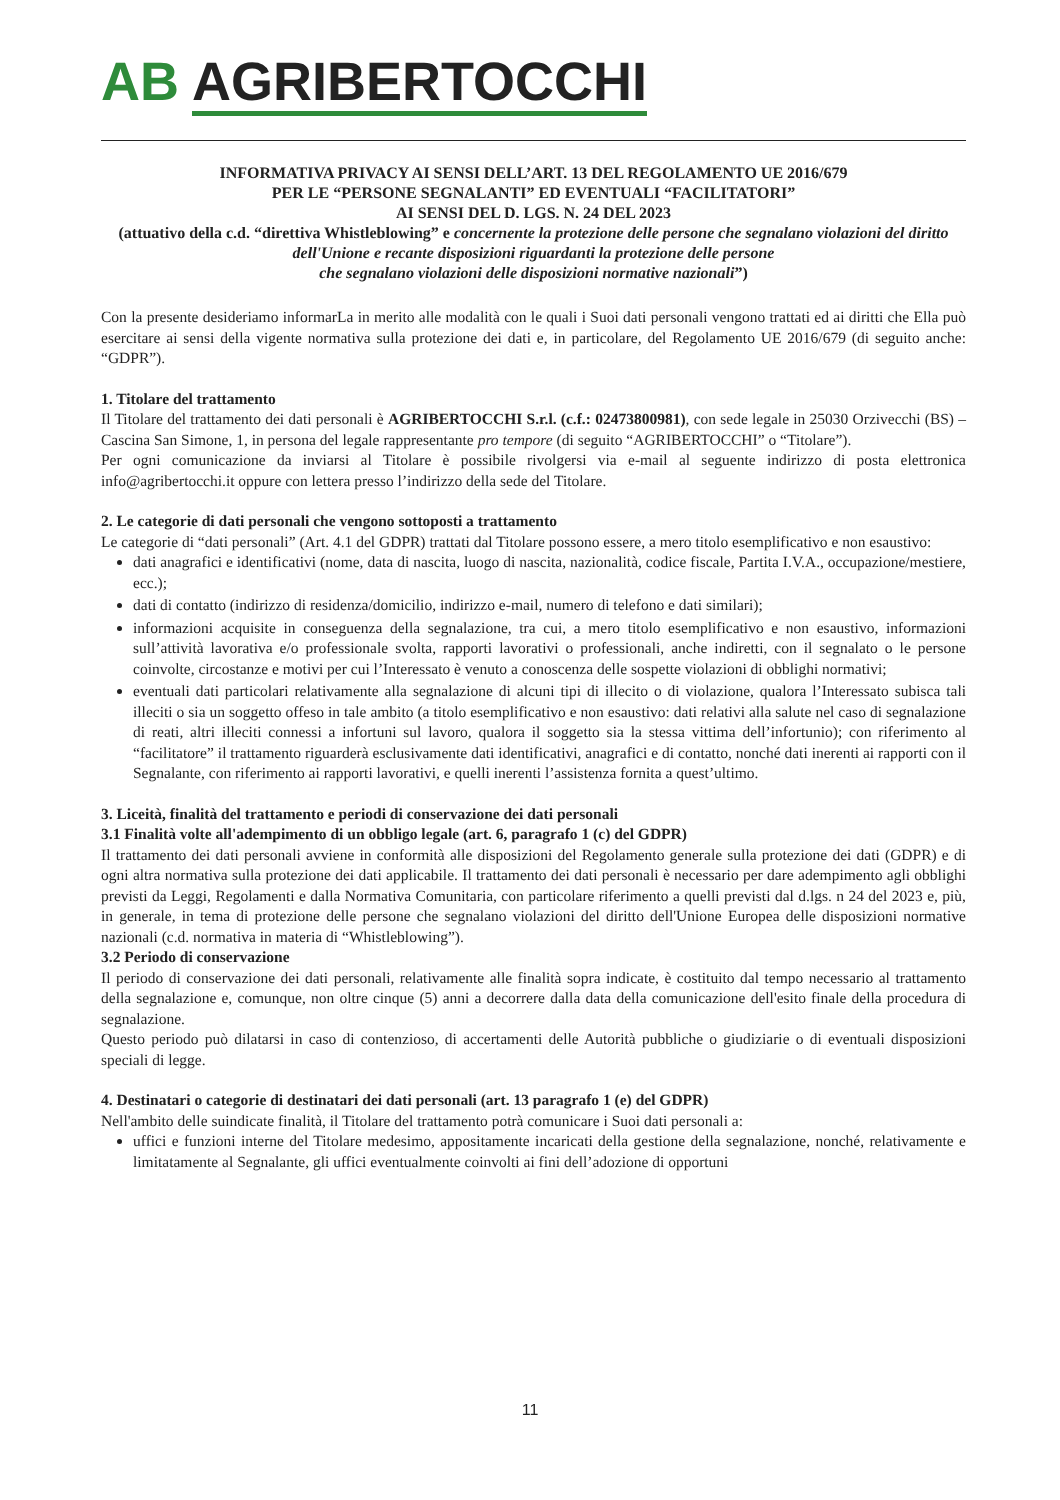AB AGRIBERTOCCHI
INFORMATIVA PRIVACY AI SENSI DELL’ART. 13 DEL REGOLAMENTO UE 2016/679
PER LE “PERSONE SEGNALANTI” ED EVENTUALI “FACILITATORI”
AI SENSI DEL D. LGS. N. 24 DEL 2023
(attuativo della c.d. “direttiva Whistleblowing” e concernente la protezione delle persone che segnalano violazioni del diritto dell'Unione e recante disposizioni riguardanti la protezione delle persone
che segnalano violazioni delle disposizioni normative nazionali”)
Con la presente desideriamo informarLa in merito alle modalità con le quali i Suoi dati personali vengono trattati ed ai diritti che Ella può esercitare ai sensi della vigente normativa sulla protezione dei dati e, in particolare, del Regolamento UE 2016/679 (di seguito anche: “GDPR”).
1. Titolare del trattamento
Il Titolare del trattamento dei dati personali è AGRIBERTOCCHI S.r.l. (c.f.: 02473800981), con sede legale in 25030 Orzivecchi (BS) – Cascina San Simone, 1, in persona del legale rappresentante pro tempore (di seguito “AGRIBERTOCCHI” o “Titolare”).
Per ogni comunicazione da inviarsi al Titolare è possibile rivolgersi via e-mail al seguente indirizzo di posta elettronica info@agribertocchi.it oppure con lettera presso l’indirizzo della sede del Titolare.
2. Le categorie di dati personali che vengono sottoposti a trattamento
Le categorie di “dati personali” (Art. 4.1 del GDPR) trattati dal Titolare possono essere, a mero titolo esemplificativo e non esaustivo:
dati anagrafici e identificativi (nome, data di nascita, luogo di nascita, nazionalità, codice fiscale, Partita I.V.A., occupazione/mestiere, ecc.);
dati di contatto (indirizzo di residenza/domicilio, indirizzo e-mail, numero di telefono e dati similari);
informazioni acquisite in conseguenza della segnalazione, tra cui, a mero titolo esemplificativo e non esaustivo, informazioni sull’attività lavorativa e/o professionale svolta, rapporti lavorativi o professionali, anche indiretti, con il segnalato o le persone coinvolte, circostanze e motivi per cui l’Interessato è venuto a conoscenza delle sospette violazioni di obblighi normativi;
eventuali dati particolari relativamente alla segnalazione di alcuni tipi di illecito o di violazione, qualora l’Interessato subisca tali illeciti o sia un soggetto offeso in tale ambito (a titolo esemplificativo e non esaustivo: dati relativi alla salute nel caso di segnalazione di reati, altri illeciti connessi a infortuni sul lavoro, qualora il soggetto sia la stessa vittima dell’infortunio); con riferimento al “facilitatore” il trattamento riguarderà esclusivamente dati identificativi, anagrafici e di contatto, nonché dati inerenti ai rapporti con il Segnalante, con riferimento ai rapporti lavorativi, e quelli inerenti l’assistenza fornita a quest’ultimo.
3. Liceità, finalità del trattamento e periodi di conservazione dei dati personali
3.1 Finalità volte all'adempimento di un obbligo legale (art. 6, paragrafo 1 (c) del GDPR)
Il trattamento dei dati personali avviene in conformità alle disposizioni del Regolamento generale sulla protezione dei dati (GDPR) e di ogni altra normativa sulla protezione dei dati applicabile. Il trattamento dei dati personali è necessario per dare adempimento agli obblighi previsti da Leggi, Regolamenti e dalla Normativa Comunitaria, con particolare riferimento a quelli previsti dal d.lgs. n 24 del 2023 e, più, in generale, in tema di protezione delle persone che segnalano violazioni del diritto dell'Unione Europea delle disposizioni normative nazionali (c.d. normativa in materia di “Whistleblowing”).
3.2 Periodo di conservazione
Il periodo di conservazione dei dati personali, relativamente alle finalità sopra indicate, è costituito dal tempo necessario al trattamento della segnalazione e, comunque, non oltre cinque (5) anni a decorrere dalla data della comunicazione dell'esito finale della procedura di segnalazione.
Questo periodo può dilatarsi in caso di contenzioso, di accertamenti delle Autorità pubbliche o giudiziarie o di eventuali disposizioni speciali di legge.
4. Destinatari o categorie di destinatari dei dati personali (art. 13 paragrafo 1 (e) del GDPR)
Nell'ambito delle suindicate finalità, il Titolare del trattamento potrà comunicare i Suoi dati personali a:
uffici e funzioni interne del Titolare medesimo, appositamente incaricati della gestione della segnalazione, nonché, relativamente e limitatamente al Segnalante, gli uffici eventualmente coinvolti ai fini dell’adozione di opportuni
11